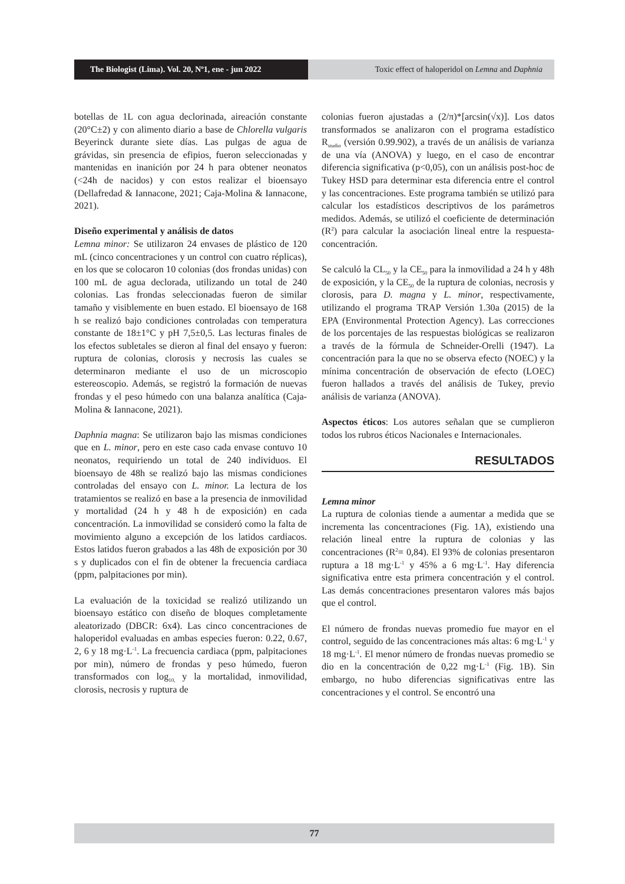The Biologist (Lima). Vol. 20, Nº1, ene - jun 2022
Toxic effect of haloperidol on Lemna and Daphnia
botellas de 1L con agua declorinada, aireación constante (20°C±2) y con alimento diario a base de Chlorella vulgaris Beyerinck durante siete días. Las pulgas de agua de grávidas, sin presencia de efipios, fueron seleccionadas y mantenidas en inanición por 24 h para obtener neonatos (<24h de nacidos) y con estos realizar el bioensayo (Dellafredad & Iannacone, 2021; Caja-Molina & Iannacone, 2021).
Diseño experimental y análisis de datos
Lemna minor: Se utilizaron 24 envases de plástico de 120 mL (cinco concentraciones y un control con cuatro réplicas), en los que se colocaron 10 colonias (dos frondas unidas) con 100 mL de agua declorada, utilizando un total de 240 colonias. Las frondas seleccionadas fueron de similar tamaño y visiblemente en buen estado. El bioensayo de 168 h se realizó bajo condiciones controladas con temperatura constante de 18±1°C y pH 7,5±0,5. Las lecturas finales de los efectos subletales se dieron al final del ensayo y fueron: ruptura de colonias, clorosis y necrosis las cuales se determinaron mediante el uso de un microscopio estereoscopio. Además, se registró la formación de nuevas frondas y el peso húmedo con una balanza analítica (Caja-Molina & Iannacone, 2021).
Daphnia magna: Se utilizaron bajo las mismas condiciones que en L. minor, pero en este caso cada envase contuvo 10 neonatos, requiriendo un total de 240 individuos. El bioensayo de 48h se realizó bajo las mismas condiciones controladas del ensayo con L. minor. La lectura de los tratamientos se realizó en base a la presencia de inmovilidad y mortalidad (24 h y 48 h de exposición) en cada concentración. La inmovilidad se consideró como la falta de movimiento alguno a excepción de los latidos cardiacos. Estos latidos fueron grabados a las 48h de exposición por 30 s y duplicados con el fin de obtener la frecuencia cardiaca (ppm, palpitaciones por min).
La evaluación de la toxicidad se realizó utilizando un bioensayo estático con diseño de bloques completamente aleatorizado (DBCR: 6x4). Las cinco concentraciones de haloperidol evaluadas en ambas especies fueron: 0.22, 0.67, 2, 6 y 18 mg·L<sup>-1</sup>. La frecuencia cardiaca (ppm, palpitaciones por min), número de frondas y peso húmedo, fueron transformados con log<sub>10,</sub> y la mortalidad, inmovilidad, clorosis, necrosis y ruptura de
colonias fueron ajustadas a (2/π)*[arcsin(√x)]. Los datos transformados se analizaron con el programa estadístico R<sub>studio</sub> (versión 0.99.902), a través de un análisis de varianza de una vía (ANOVA) y luego, en el caso de encontrar diferencia significativa (p<0,05), con un análisis post-hoc de Tukey HSD para determinar esta diferencia entre el control y las concentraciones. Este programa también se utilizó para calcular los estadísticos descriptivos de los parámetros medidos. Además, se utilizó el coeficiente de determinación (R<sup>2</sup>) para calcular la asociación lineal entre la respuesta-concentración.
Se calculó la CL<sub>50</sub> y la CE<sub>50</sub> para la inmovilidad a 24 h y 48h de exposición, y la CE<sub>50</sub> de la ruptura de colonias, necrosis y clorosis, para D. magna y L. minor, respectivamente, utilizando el programa TRAP Versión 1.30a (2015) de la EPA (Environmental Protection Agency). Las correcciones de los porcentajes de las respuestas biológicas se realizaron a través de la fórmula de Schneider-Orelli (1947). La concentración para la que no se observa efecto (NOEC) y la mínima concentración de observación de efecto (LOEC) fueron hallados a través del análisis de Tukey, previo análisis de varianza (ANOVA).
Aspectos éticos: Los autores señalan que se cumplieron todos los rubros éticos Nacionales e Internacionales.
RESULTADOS
Lemna minor
La ruptura de colonias tiende a aumentar a medida que se incrementa las concentraciones (Fig. 1A), existiendo una relación lineal entre la ruptura de colonias y las concentraciones (R<sup>2</sup>= 0,84). El 93% de colonias presentaron ruptura a 18 mg·L<sup>-1</sup> y 45% a 6 mg·L<sup>-1</sup>. Hay diferencia significativa entre esta primera concentración y el control. Las demás concentraciones presentaron valores más bajos que el control.
El número de frondas nuevas promedio fue mayor en el control, seguido de las concentraciones más altas: 6 mg·L<sup>-1</sup> y 18 mg·L<sup>-1</sup>. El menor número de frondas nuevas promedio se dio en la concentración de 0,22 mg·L<sup>-1</sup> (Fig. 1B). Sin embargo, no hubo diferencias significativas entre las concentraciones y el control. Se encontró una
77